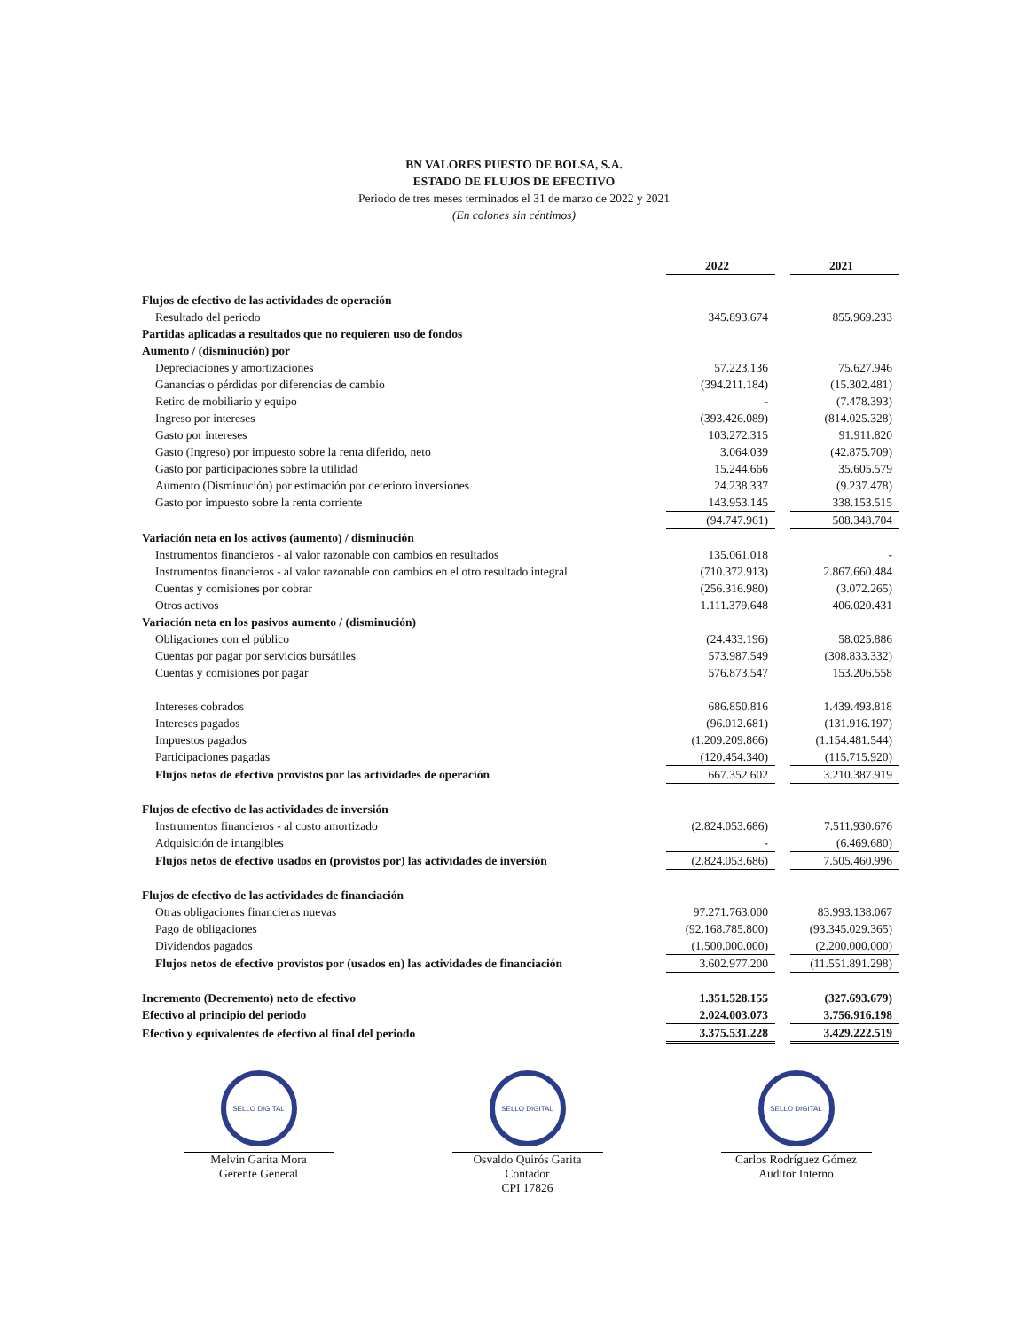BN VALORES PUESTO DE BOLSA, S.A.
ESTADO DE FLUJOS DE EFECTIVO
Periodo de tres meses terminados el 31 de marzo de 2022 y 2021
(En colones sin céntimos)
| | 2022 | | 2021 |
| Flujos de efectivo de las actividades de operación | | | |
| Resultado del periodo | 345.893.674 | | 855.969.233 |
| Partidas aplicadas a resultados que no requieren uso de fondos | | | |
| Aumento / (disminución) por | | | |
| Depreciaciones y amortizaciones | 57.223.136 | | 75.627.946 |
| Ganancias o pérdidas por diferencias de cambio | (394.211.184) | | (15.302.481) |
| Retiro de mobiliario y equipo | - | | (7.478.393) |
| Ingreso por intereses | (393.426.089) | | (814.025.328) |
| Gasto por intereses | 103.272.315 | | 91.911.820 |
| Gasto (Ingreso) por impuesto sobre la renta diferido, neto | 3.064.039 | | (42.875.709) |
| Gasto por participaciones sobre la utilidad | 15.244.666 | | 35.605.579 |
| Aumento (Disminución) por estimación por deterioro inversiones | 24.238.337 | | (9.237.478) |
| Gasto por impuesto sobre la renta corriente | 143.953.145 | | 338.153.515 |
| | (94.747.961) | | 508.348.704 |
| Variación neta en los activos (aumento) / disminución | | | |
| Instrumentos financieros - al valor razonable con cambios en resultados | 135.061.018 | | - |
| Instrumentos financieros - al valor razonable con cambios en el otro resultado integral | (710.372.913) | | 2.867.660.484 |
| Cuentas y comisiones por cobrar | (256.316.980) | | (3.072.265) |
| Otros activos | 1.111.379.648 | | 406.020.431 |
| Variación neta en los pasivos aumento / (disminución) | | | |
| Obligaciones con el público | (24.433.196) | | 58.025.886 |
| Cuentas por pagar por servicios bursátiles | 573.987.549 | | (308.833.332) |
| Cuentas y comisiones por pagar | 576.873.547 | | 153.206.558 |
| Intereses cobrados | 686.850.816 | | 1.439.493.818 |
| Intereses pagados | (96.012.681) | | (131.916.197) |
| Impuestos pagados | (1.209.209.866) | | (1.154.481.544) |
| Participaciones pagadas | (120.454.340) | | (115.715.920) |
| Flujos netos de efectivo provistos por las actividades de operación | 667.352.602 | | 3.210.387.919 |
| Flujos de efectivo de las actividades de inversión | | | |
| Instrumentos financieros - al costo amortizado | (2.824.053.686) | | 7.511.930.676 |
| Adquisición de intangibles | - | | (6.469.680) |
| Flujos netos de efectivo usados en (provistos por) las actividades de inversión | (2.824.053.686) | | 7.505.460.996 |
| Flujos de efectivo de las actividades de financiación | | | |
| Otras obligaciones financieras nuevas | 97.271.763.000 | | 83.993.138.067 |
| Pago de obligaciones | (92.168.785.800) | | (93.345.029.365) |
| Dividendos pagados | (1.500.000.000) | | (2.200.000.000) |
| Flujos netos de efectivo provistos por (usados en) las actividades de financiación | 3.602.977.200 | | (11.551.891.298) |
| Incremento (Decremento) neto de efectivo | 1.351.528.155 | | (327.693.679) |
| Efectivo al principio del periodo | 2.024.003.073 | | 3.756.916.198 |
| Efectivo y equivalentes de efectivo al final del periodo | 3.375.531.228 | | 3.429.222.519 |
SELLO DIGITAL
Melvin Garita Mora
Gerente General
SELLO DIGITAL
Osvaldo Quirós Garita
Contador
CPI 17826
SELLO DIGITAL
Carlos Rodríguez Gómez
Auditor Interno